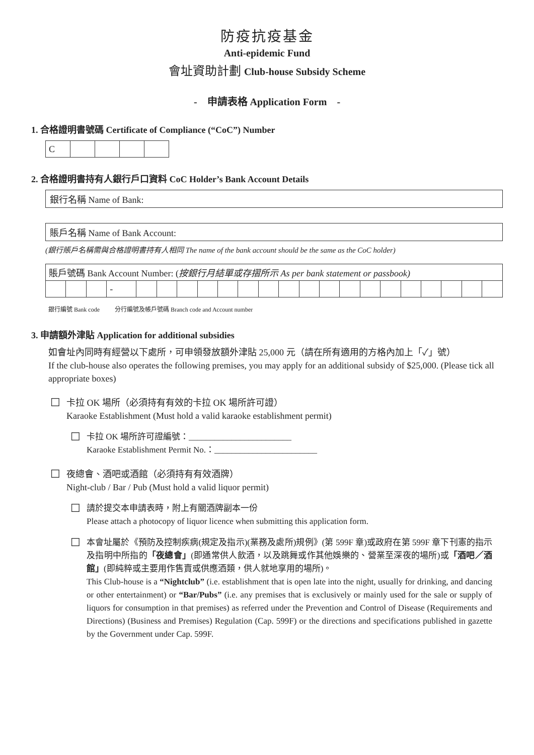防疫抗疫基金
Anti-epidemic Fund
會址資助計劃 Club-house Subsidy Scheme
- 申請表格 Application Form -
1. 合格證明書號碼 Certificate of Compliance (“CoC”) Number
| C | | | | |
2. 合格證明書持有人銀行戶口資料 CoC Holder’s Bank Account Details
銀行名稱 Name of Bank:
賬戶名稱 Name of Bank Account:
(銀行賬戶名稱需與合格證明書持有人相同 The name of the bank account should be the same as the CoC holder)
| 賬戶號碼 Bank Account Number: ( 按銀行月結單或存摺所示 As per bank statement or passbook) | | | | | | | | | | | | | | | | | | | | | |
| | | | - | | | | | | | | | | | | | | | | | | |
銀行編號 Bank code 分行編號及帳戶號碼 Branch code and Account number
3. 申請額外津貼 Application for additional subsidies
如會址內同時有經營以下處所，可申領發放額外津貼 25,000 元（請在所有適用的方格內加上「✓」號）
If the club-house also operates the following premises, you may apply for an additional subsidy of $25,000. (Please tick all appropriate boxes)
☐
卡拉 OK 場所（必須持有有效的卡拉 OK 場所許可證）
Karaoke Establishment (Must hold a valid karaoke establishment permit)
☐
卡拉 OK 場所許可證編號：________________________
Karaoke Establishment Permit No.：________________________
☐
夜總會、酒吧或酒館（必須持有有效酒牌）
Night-club / Bar / Pub (Must hold a valid liquor permit)
☐
請於提交本申請表時，附上有關酒牌副本一份
Please attach a photocopy of liquor licence when submitting this application form.
☐
本會址屬於《預防及控制疾病(規定及指示)(業務及處所)規例》(第 599F 章)或政府在第 599F 章下刊憲的指示及指明中所指的「夜總會」(即通常供人飲酒，以及跳舞或作其他娛樂的、營業至深夜的場所)或「酒吧／酒館」(即純粹或主要用作售賣或供應酒類，供人就地享用的場所)。
This Club-house is a “Nightclub” (i.e. establishment that is open late into the night, usually for drinking, and dancing or other entertainment) or “Bar/Pubs” (i.e. any premises that is exclusively or mainly used for the sale or supply of liquors for consumption in that premises) as referred under the Prevention and Control of Disease (Requirements and Directions) (Business and Premises) Regulation (Cap. 599F) or the directions and specifications published in gazette by the Government under Cap. 599F.